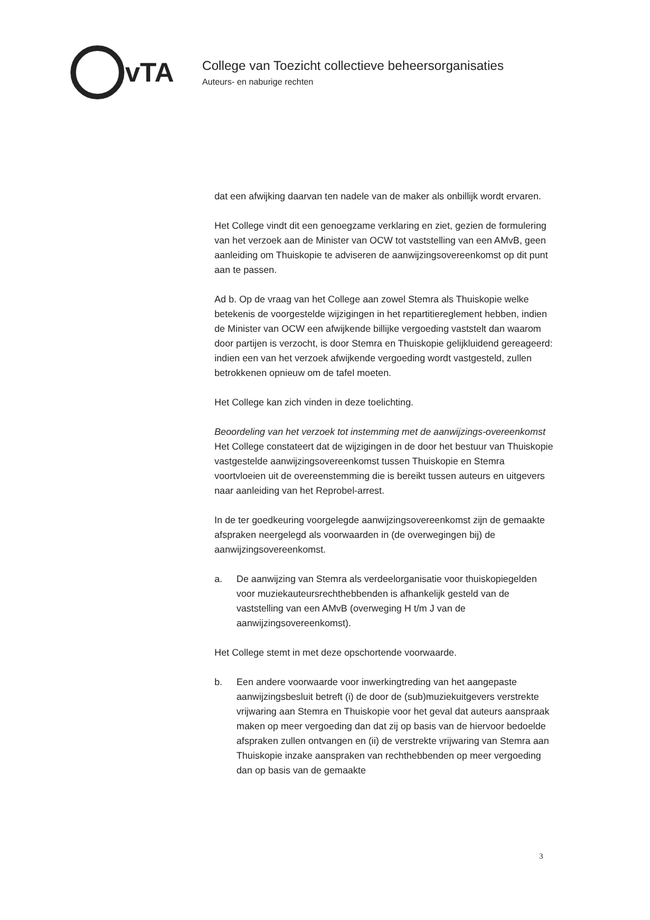vTA
College van Toezicht collectieve beheersorganisaties
Auteurs- en naburige rechten
dat een afwijking daarvan ten nadele van de maker als onbillijk wordt ervaren.
Het College vindt dit een genoegzame verklaring en ziet, gezien de formulering van het verzoek aan de Minister van OCW tot vaststelling van een AMvB, geen aanleiding om Thuiskopie te adviseren de aanwijzingsovereenkomst op dit punt aan te passen.
Ad b. Op de vraag van het College aan zowel Stemra als Thuiskopie welke betekenis de voorgestelde wijzigingen in het repartitiereglement hebben, indien de Minister van OCW een afwijkende billijke vergoeding vaststelt dan waarom door partijen is verzocht, is door Stemra en Thuiskopie gelijkluidend gereageerd: indien een van het verzoek afwijkende vergoeding wordt vastgesteld, zullen betrokkenen opnieuw om de tafel moeten.
Het College kan zich vinden in deze toelichting.
Beoordeling van het verzoek tot instemming met de aanwijzings-overeenkomst
Het College constateert dat de wijzigingen in de door het bestuur van Thuiskopie vastgestelde aanwijzingsovereenkomst tussen Thuiskopie en Stemra voortvloeien uit de overeenstemming die is bereikt tussen auteurs en uitgevers naar aanleiding van het Reprobel-arrest.
In de ter goedkeuring voorgelegde aanwijzingsovereenkomst zijn de gemaakte afspraken neergelegd als voorwaarden in (de overwegingen bij) de aanwijzingsovereenkomst.
a. De aanwijzing van Stemra als verdeelorganisatie voor thuiskopiegelden voor muziekauteursrechthebbenden is afhankelijk gesteld van de vaststelling van een AMvB (overweging H t/m J van de aanwijzingsovereenkomst).
Het College stemt in met deze opschortende voorwaarde.
b. Een andere voorwaarde voor inwerkingtreding van het aangepaste aanwijzingsbesluit betreft (i) de door de (sub)muziekuitgevers verstrekte vrijwaring aan Stemra en Thuiskopie voor het geval dat auteurs aanspraak maken op meer vergoeding dan dat zij op basis van de hiervoor bedoelde afspraken zullen ontvangen en (ii) de verstrekte vrijwaring van Stemra aan Thuiskopie inzake aanspraken van rechthebbenden op meer vergoeding dan op basis van de gemaakte
3